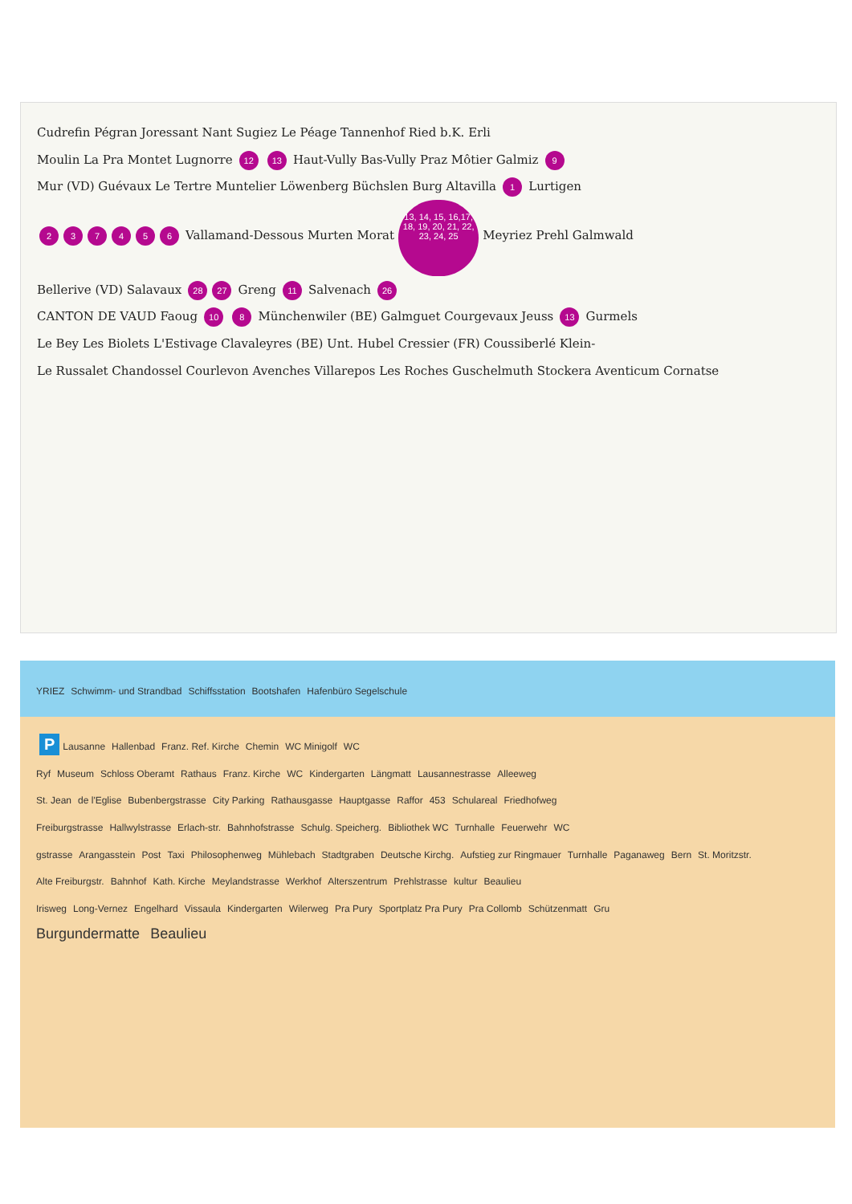Cudrefin Pégran Joressant Nant Sugiez Le Péage Tannenhof Ried b.K. Erli
Moulin La Pra Montet Lugnorre 12 13 Haut-Vully Bas-Vully Praz Môtier Galmiz 9
Mur (VD) Guévaux Le Tertre Muntelier Löwenberg Büchslen Burg Altavilla 1 Lurtigen
237456 Vallamand-Dessous Murten Morat 13, 14, 15, 16,17, 18, 19, 20, 21, 22, 23, 24, 25 Meyriez Prehl Galmwald
Bellerive (VD) Salavaux 28 27 Greng 11 Salvenach 26
CANTON DE VAUD Faoug 10 8 Münchenwiler (BE) Galmguet Courgevaux Jeuss 13 Gurmels
Le Bey Les Biolets L'Estivage Clavaleyres (BE) Unt. Hubel Cressier (FR) Coussiberlé Klein-
Le Russalet Chandossel Courlevon Avenches Villarepos Les Roches Guschelmuth Stockera Aventicum Cornatse
YRIEZ Schwimm- und Strandbad Schiffsstation Bootshafen Hafenbüro Segelschule
P Lausanne Hallenbad Franz. Ref. Kirche Chemin WC Minigolf WC
Ryf Museum Schloss Oberamt Rathaus Franz. Kirche WC Kindergarten Längmatt Lausannestrasse Alleeweg
St. Jean de l'Eglise Bubenbergstrasse City Parking Rathausgasse Hauptgasse Raffor 453 Schulareal Friedhofweg
Freiburgstrasse Hallwylstrasse Erlach-str. Bahnhofstrasse Schulg. Speicherg. Bibliothek WC Turnhalle Feuerwehr WC
gstrasse Arangasstein Post Taxi Philosophenweg Mühlebach Stadtgraben Deutsche Kirchg. Aufstieg zur Ringmauer Turnhalle Paganaweg Bern St. Moritzstr.
Alte Freiburgstr. Bahnhof Kath. Kirche Meylandstrasse Werkhof Alterszentrum Prehlstrasse kultur Beaulieu
Irisweg Long-Vernez Engelhard Vissaula Kindergarten Wilerweg Pra Pury Sportplatz Pra Pury Pra Collomb Schützenmatt Gru
Burgundermatte Beaulieu